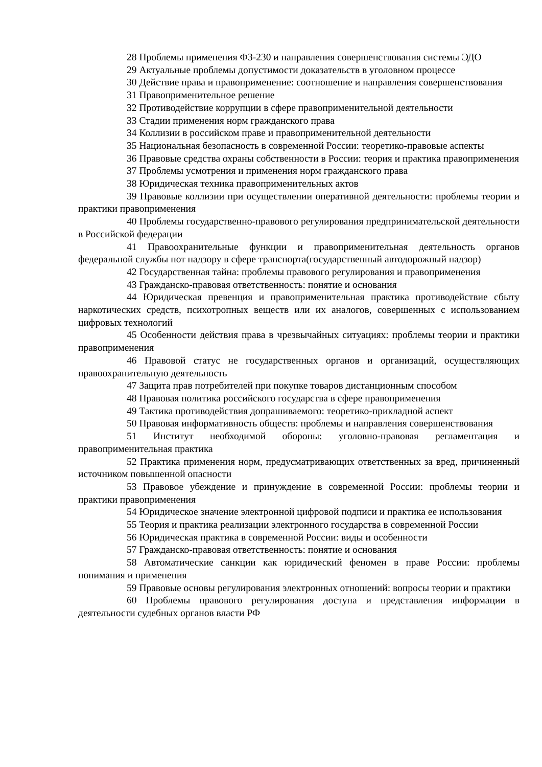28 Проблемы применения ФЗ-230 и направления совершенствования системы ЭДО
29 Актуальные проблемы допустимости доказательств в уголовном процессе
30 Действие права и правоприменение: соотношение и направления совершенствования
31 Правоприменительное решение
32 Противодействие коррупции в сфере правоприменительной деятельности
33 Стадии применения норм гражданского права
34 Коллизии в российском праве и правоприменительной деятельности
35 Национальная безопасность в современной России: теоретико-правовые аспекты
36 Правовые средства охраны собственности в России: теория и практика правоприменения
37 Проблемы усмотрения и применения норм гражданского права
38 Юридическая техника правоприменительных актов
39 Правовые коллизии при осуществлении оперативной деятельности: проблемы теории и практики правоприменения
40 Проблемы государственно-правового регулирования предпринимательской деятельности в Российской федерации
41 Правоохранительные функции и правоприменительная деятельность органов федеральной службы пот надзору в сфере транспорта(государственный автодорожный надзор)
42 Государственная тайна: проблемы правового регулирования и правоприменения
43 Гражданско-правовая ответственность: понятие и основания
44 Юридическая превенция и правоприменительная практика противодействие сбыту наркотических средств, психотропных веществ или их аналогов, совершенных с использованием цифровых технологий
45 Особенности действия права в чрезвычайных ситуациях: проблемы теории и практики правоприменения
46 Правовой статус не государственных органов и организаций, осуществляющих правоохранительную деятельность
47 Защита прав потребителей при покупке товаров дистанционным способом
48 Правовая политика российского государства в сфере правоприменения
49 Тактика противодействия допрашиваемого: теоретико-прикладной аспект
50 Правовая информативность обществ: проблемы и направления совершенствования
51 Институт необходимой обороны: уголовно-правовая регламентация и правоприменительная практика
52 Практика применения норм, предусматривающих ответственных за вред, причиненный источником повышенной опасности
53 Правовое убеждение и принуждение в современной России: проблемы теории и практики правоприменения
54 Юридическое значение электронной цифровой подписи и практика ее использования
55 Теория и практика реализации электронного государства в современной России
56 Юридическая практика в современной России: виды и особенности
57 Гражданско-правовая ответственность: понятие и основания
58 Автоматические санкции как юридический феномен в праве России: проблемы понимания и применения
59 Правовые основы регулирования электронных отношений: вопросы теории и практики
60 Проблемы правового регулирования доступа и представления информации в деятельности судебных органов власти РФ